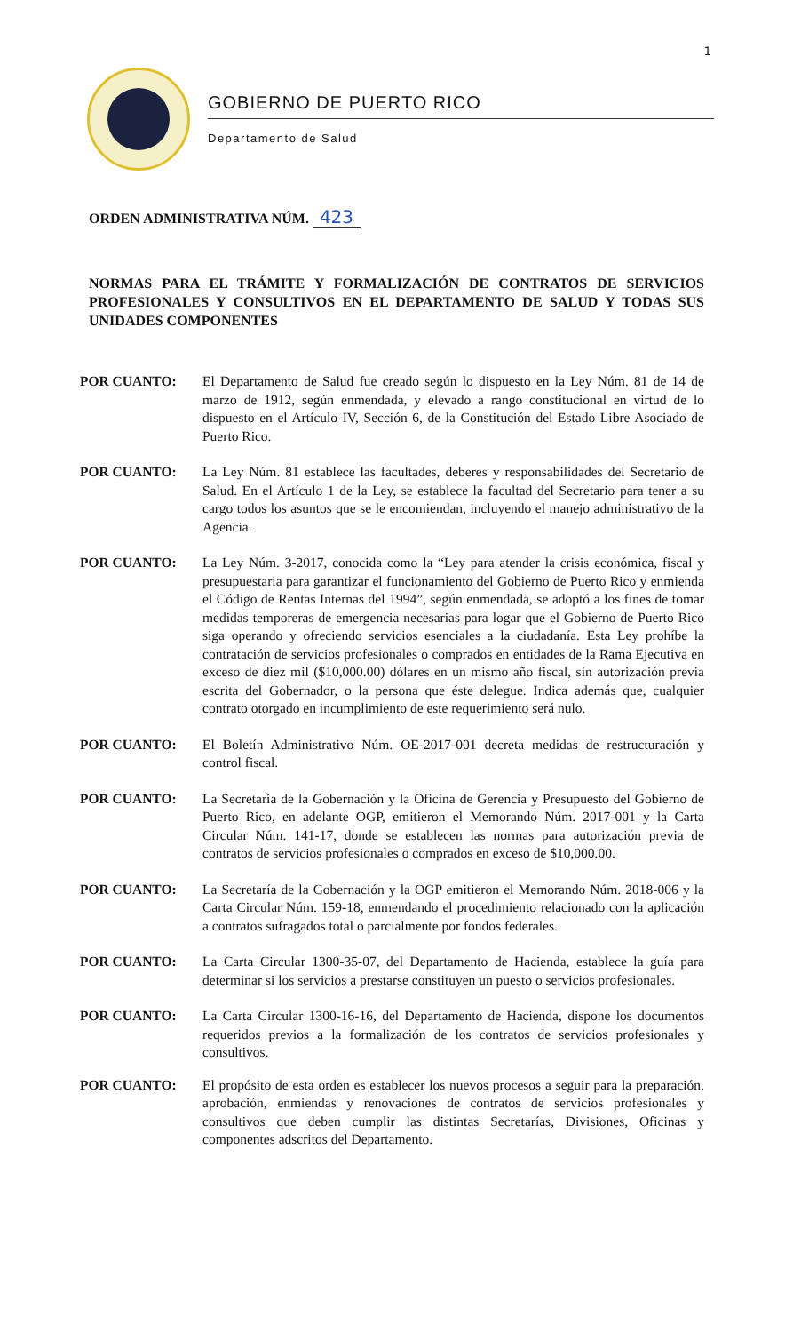1
GOBIERNO DE PUERTO RICO
Departamento de Salud
ORDEN ADMINISTRATIVA NÚM. 423
NORMAS PARA EL TRÁMITE Y FORMALIZACIÓN DE CONTRATOS DE SERVICIOS PROFESIONALES Y CONSULTIVOS EN EL DEPARTAMENTO DE SALUD Y TODAS SUS UNIDADES COMPONENTES
POR CUANTO: El Departamento de Salud fue creado según lo dispuesto en la Ley Núm. 81 de 14 de marzo de 1912, según enmendada, y elevado a rango constitucional en virtud de lo dispuesto en el Artículo IV, Sección 6, de la Constitución del Estado Libre Asociado de Puerto Rico.
POR CUANTO: La Ley Núm. 81 establece las facultades, deberes y responsabilidades del Secretario de Salud. En el Artículo 1 de la Ley, se establece la facultad del Secretario para tener a su cargo todos los asuntos que se le encomiendan, incluyendo el manejo administrativo de la Agencia.
POR CUANTO: La Ley Núm. 3-2017, conocida como la “Ley para atender la crisis económica, fiscal y presupuestaria para garantizar el funcionamiento del Gobierno de Puerto Rico y enmienda el Código de Rentas Internas del 1994”, según enmendada, se adoptó a los fines de tomar medidas temporeras de emergencia necesarias para logar que el Gobierno de Puerto Rico siga operando y ofreciendo servicios esenciales a la ciudadanía. Esta Ley prohíbe la contratación de servicios profesionales o comprados en entidades de la Rama Ejecutiva en exceso de diez mil ($10,000.00) dólares en un mismo año fiscal, sin autorización previa escrita del Gobernador, o la persona que éste delegue. Indica además que, cualquier contrato otorgado en incumplimiento de este requerimiento será nulo.
POR CUANTO: El Boletín Administrativo Núm. OE-2017-001 decreta medidas de restructuración y control fiscal.
POR CUANTO: La Secretaría de la Gobernación y la Oficina de Gerencia y Presupuesto del Gobierno de Puerto Rico, en adelante OGP, emitieron el Memorando Núm. 2017-001 y la Carta Circular Núm. 141-17, donde se establecen las normas para autorización previa de contratos de servicios profesionales o comprados en exceso de $10,000.00.
POR CUANTO: La Secretaría de la Gobernación y la OGP emitieron el Memorando Núm. 2018-006 y la Carta Circular Núm. 159-18, enmendando el procedimiento relacionado con la aplicación a contratos sufragados total o parcialmente por fondos federales.
POR CUANTO: La Carta Circular 1300-35-07, del Departamento de Hacienda, establece la guía para determinar si los servicios a prestarse constituyen un puesto o servicios profesionales.
POR CUANTO: La Carta Circular 1300-16-16, del Departamento de Hacienda, dispone los documentos requeridos previos a la formalización de los contratos de servicios profesionales y consultivos.
POR CUANTO: El propósito de esta orden es establecer los nuevos procesos a seguir para la preparación, aprobación, enmiendas y renovaciones de contratos de servicios profesionales y consultivos que deben cumplir las distintas Secretarías, Divisiones, Oficinas y componentes adscritos del Departamento.